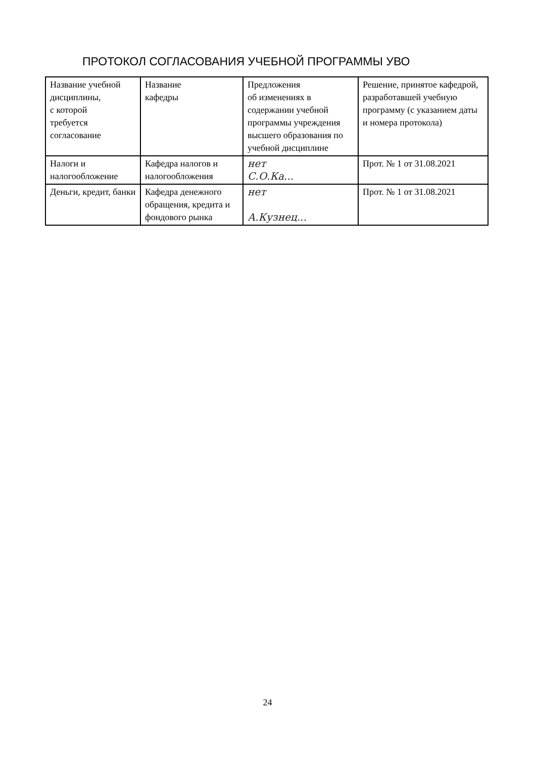ПРОТОКОЛ СОГЛАСОВАНИЯ УЧЕБНОЙ ПРОГРАММЫ УВО
| Название учебной дисциплины, с которой требуется согласование | Название кафедры | Предложения об изменениях в содержании учебной программы учреждения высшего образования по учебной дисциплине | Решение, принятое кафедрой, разработавшей учебную программу (с указанием даты и номера протокола) |
| --- | --- | --- | --- |
| Налоги и налогообложение | Кафедра налогов и налогообложения | нет С.О.Ка... | Прот. № 1 от 31.08.2021 |
| Деньги, кредит, банки | Кафедра денежного обращения, кредита и фондового рынка | нет А.Кузнец... | Прот. № 1 от 31.08.2021 |
24